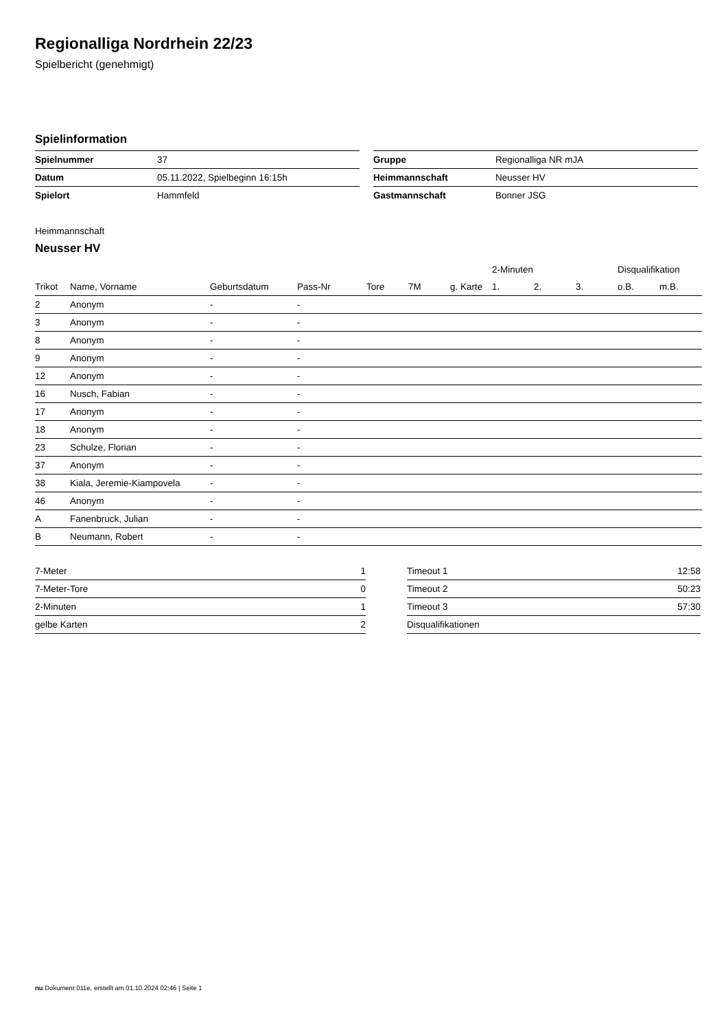Regionalliga Nordrhein 22/23
Spielbericht (genehmigt)
Spielinformation
| Spielnummer | 37 |
| Datum | 05.11.2022, Spielbeginn 16:15h |
| Spielort | Hammfeld |
| Gruppe | Regionalliga NR mJA |
| Heimmannschaft | Neusser HV |
| Gastmannschaft | Bonner JSG |
Heimmannschaft
Neusser HV
| | | | | | | | 2-Minuten | | | Disqualifikation | |
| --- | --- | --- | --- | --- | --- | --- | --- | --- | --- | --- | --- |
| Trikot | Name, Vorname | Geburtsdatum | Pass-Nr | Tore | 7M | g. Karte | 1. | 2. | 3. | o.B. | m.B. |
| 2 | Anonym | - | - | | | | | | | | |
| 3 | Anonym | - | - | | | | | | | | |
| 8 | Anonym | - | - | | | | | | | | |
| 9 | Anonym | - | - | | | | | | | | |
| 12 | Anonym | - | - | | | | | | | | |
| 16 | Nusch, Fabian | - | - | | | | | | | | |
| 17 | Anonym | - | - | | | | | | | | |
| 18 | Anonym | - | - | | | | | | | | |
| 23 | Schulze, Florian | - | - | | | | | | | | |
| 37 | Anonym | - | - | | | | | | | | |
| 38 | Kiala, Jeremie-Kiampovela | - | - | | | | | | | | |
| 46 | Anonym | - | - | | | | | | | | |
| A | Fanenbruck, Julian | - | - | | | | | | | | |
| B | Neumann, Robert | - | - | | | | | | | | |
| 7-Meter | 1 |
| 7-Meter-Tore | 0 |
| 2-Minuten | 1 |
| gelbe Karten | 2 |
| Timeout 1 | 12:58 |
| Timeout 2 | 50:23 |
| Timeout 3 | 57:30 |
| Disqualifikationen | |
nu.Dokument 011e, erstellt am 01.10.2024 02:46 | Seite 1